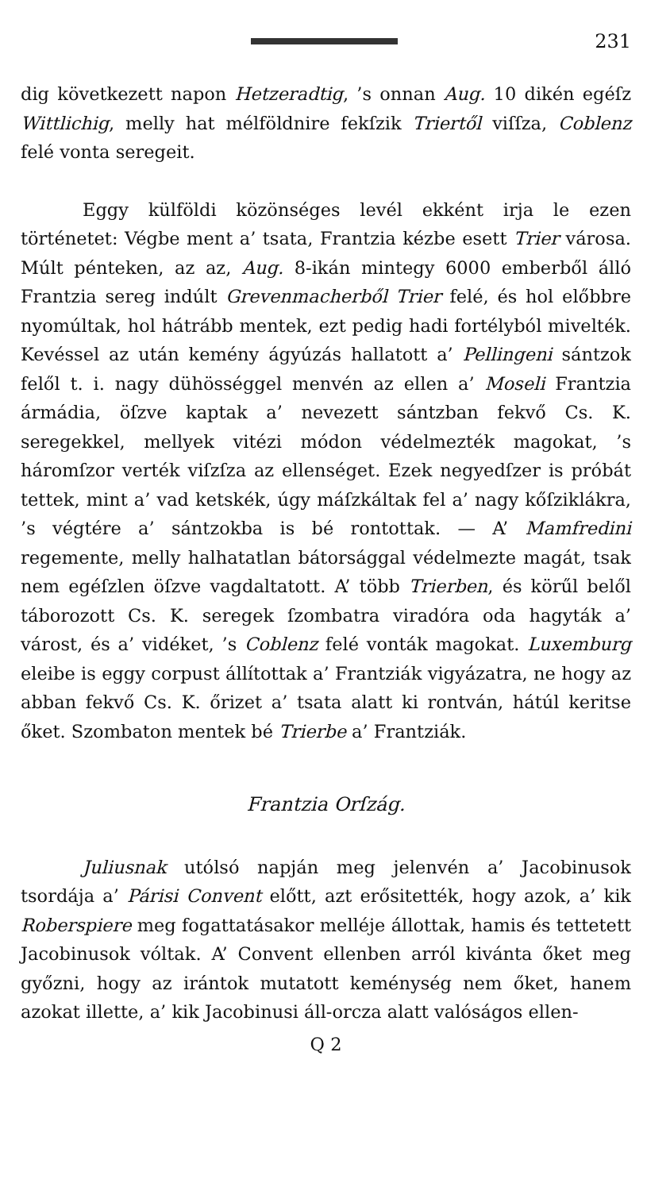231
dig következett napon Hetzeradtig, ’s onnan Aug. 10 dikén egéſz Wittlichig, melly hat mélföldnire fekſzik Triertől viſſza, Coblenz felé vonta seregeit.
Eggy külföldi közönséges levél ekként irja le ezen történetet: Végbe ment a’ tsata, Frantzia kézbe esett Trier városa. Múlt pénteken, az az, Aug. 8-ikán mintegy 6000 emberből álló Frantzia sereg indúlt Grevenmacherből Trier felé, és hol előbbre nyomúltak, hol hátrább mentek, ezt pedig hadi fortélyból mivelték. Kevéssel az után kemény ágyúzás hallatott a’ Pellingeni sántzok felől t. i. nagy dühösséggel menvén az ellen a’ Moseli Frantzia ármádia, öſzve kaptak a’ nevezett sántzban fekvő Cs. K. seregekkel, mellyek vitézi módon védelmezték magokat, ’s háromſzor verték viſzſza az ellenséget. Ezek negyedſzer is próbát tettek, mint a’ vad ketskék, úgy máſzkáltak fel a’ nagy kőſziklákra, ’s végtére a’ sántzokba is bé rontottak. — A’ Mamfredini regemente, melly halhatatlan bátorsággal védelmezte magát, tsak nem egéſzlen öſzve vagdaltatott. A’ több Trierben, és körűl belől táborozott Cs. K. seregek ſzombatra viradóra oda hagyták a’ várost, és a’ vidéket, ’s Coblenz felé vonták magokat. Luxemburg eleibe is eggy corpust állítottak a’ Frantziák vigyázatra, ne hogy az abban fekvő Cs. K. őrizet a’ tsata alatt ki rontván, hátúl keritse őket. Szombaton mentek bé Trierbe a’ Frantziák.
Frantzia Orſzág.
Juliusnak utólsó napján meg jelenvén a’ Jacobinusok tsordája a’ Párisi Convent előtt, azt erősitették, hogy azok, a’ kik Roberspiere meg fogattatásakor melléje állottak, hamis és tettetett Jacobinusok vóltak. A’ Convent ellenben arról kivánta őket meg győzni, hogy az irántok mutatott keménység nem őket, hanem azokat illette, a’ kik Jacobinusi áll-orcza alatt valóságos ellen-
Q 2